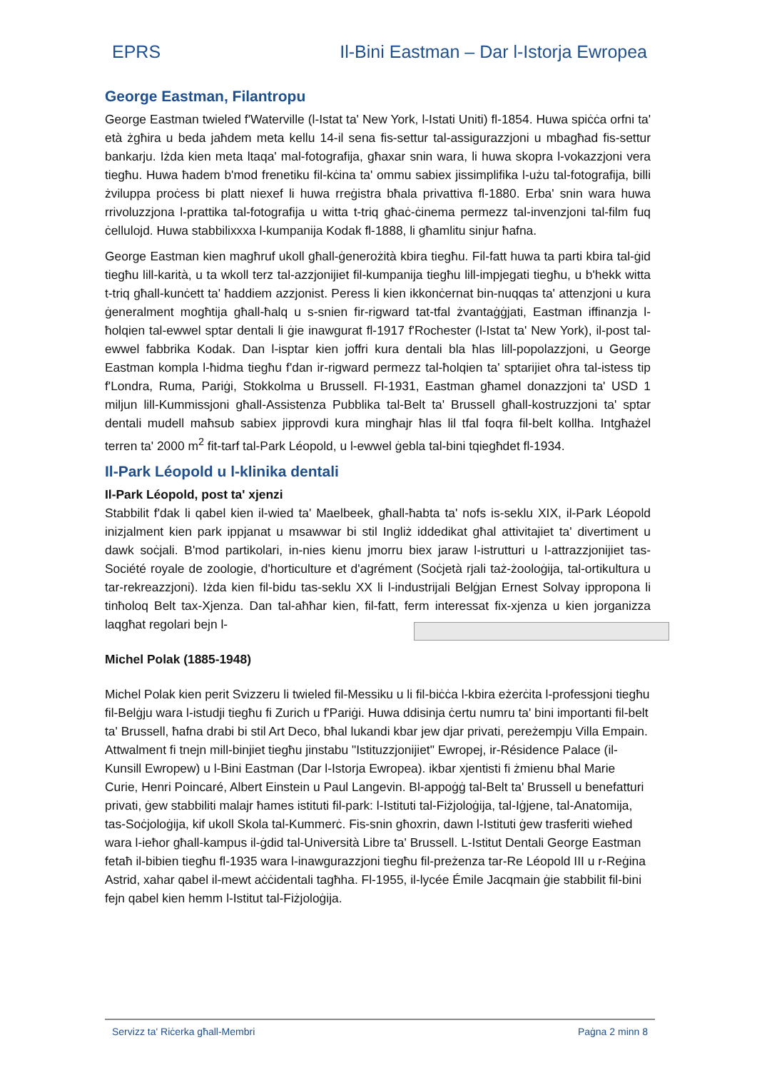EPRS Il-Bini Eastman – Dar l-Istorja Ewropea
George Eastman, Filantropu
George Eastman twieled f'Waterville (l-Istat ta' New York, l-Istati Uniti) fl-1854. Huwa spiċċa orfni ta' età żgħira u beda jaħdem meta kellu 14-il sena fis-settur tal-assigurazzjoni u mbagħad fis-settur bankarju. Iżda kien meta ltaqa' mal-fotografija, għaxar snin wara, li huwa skopra l-vokazzjoni vera tiegħu. Huwa ħadem b'mod frenetiku fil-kċina ta' ommu sabiex jissimplifika l-użu tal-fotografija, billi żviluppa proċess bi platt niexef li huwa rreġistra bħala privattiva fl-1880. Erba' snin wara huwa rrivoluzzjona l-prattika tal-fotografija u witta t-triq għaċ-ċinema permezz tal-invenzjoni tal-film fuq ċellulojd. Huwa stabbilixxxa l-kumpanija Kodak fl-1888, li għamlitu sinjur ħafna.
George Eastman kien magħruf ukoll għall-ġenerożità kbira tiegħu. Fil-fatt huwa ta parti kbira tal-ġid tiegħu lill-karità, u ta wkoll terz tal-azzjonijiet fil-kumpanija tiegħu lill-impjegati tiegħu, u b'hekk witta t-triq għall-kunċett ta' ħaddiem azzjonist. Peress li kien ikkonċernat bin-nuqqas ta' attenzjoni u kura ġeneralment mogħtija għall-ħalq u s-snien fir-rigward tat-tfal żvantaġġjati, Eastman iffinanzja l-ħolqien tal-ewwel sptar dentali li ġie inawgurat fl-1917 f'Rochester (l-Istat ta' New York), il-post tal-ewwel fabbrika Kodak. Dan l-isptar kien joffri kura dentali bla ħlas lill-popolazzjoni, u George Eastman kompla l-ħidma tiegħu f'dan ir-rigward permezz tal-ħolqien ta' sptarijiet oħra tal-istess tip f'Londra, Ruma, Pariġi, Stokkolma u Brussell. Fl-1931, Eastman għamel donazzjoni ta' USD 1 miljun lill-Kummissjoni għall-Assistenza Pubblika tal-Belt ta' Brussell għall-kostruzzjoni ta' sptar dentali mudell maħsub sabiex jipprovdi kura mingħajr ħlas lil tfal foqra fil-belt kollha. Intgħażel terren ta' 2000 m<sup>2</sup> fit-tarf tal-Park Léopold, u l-ewwel ġebla tal-bini tqiegħdet fl-1934.
Il-Park Léopold u l-klinika dentali
Il-Park Léopold, post ta' xjenzi
Stabbilit f'dak li qabel kien il-wied ta' Maelbeek, għall-ħabta ta' nofs is-seklu XIX, il-Park Léopold inizjalment kien park ippjanat u msawwar bi stil Ingliż iddedikat għal attivitajiet ta' divertiment u dawk soċjali. B'mod partikolari, in-nies kienu jmorru biex jaraw l-istrutturi u l-attrazzjonijiet tas-Société royale de zoologie, d'horticulture et d'agrément (Soċjetà rjali taż-żooloġija, tal-ortikultura u tar-rekreazzjoni). Iżda kien fil-bidu tas-seklu XX li l-industrijali Belġjan Ernest Solvay ippropona li tinħoloq Belt tax-Xjenza. Dan tal-aħħar kien, fil-fatt, ferm interessat fix-xjenza u kien jorganizza laqgħat regolari bejn l-
Michel Polak (1885-1948)
Michel Polak kien perit Svizzeru li twieled fil-Messiku u li fil-biċċa l-kbira eżerċita l-professjoni tiegħu fil-Belġju wara l-istudji tiegħu fi Zurich u f'Pariġi. Huwa ddisinja ċertu numru ta' bini importanti fil-belt ta' Brussell, ħafna drabi bi stil Art Deco, bħal lukandi kbar jew djar privati, pereżempju Villa Empain. Attwalment fi tnejn mill-binjiet tiegħu jinstabu "Istituzzjonijiet" Ewropej, ir-Résidence Palace (il-Kunsill Ewropew) u l-Bini Eastman (Dar l-Istorja Ewropea). ikbar xjentisti fi żmienu bħal Marie Curie, Henri Poincaré, Albert Einstein u Paul Langevin. Bl-appoġġ tal-Belt ta' Brussell u benefatturi privati, ġew stabbiliti malajr ħames istituti fil-park: l-Istituti tal-Fiżjoloġija, tal-Iġjene, tal-Anatomija, tas-Soċjoloġija, kif ukoll Skola tal-Kummerċ. Fis-snin għoxrin, dawn l-Istituti ġew trasferiti wieħed wara l-ieħor għall-kampus il-ġdid tal-Università Libre ta' Brussell. L-Istitut Dentali George Eastman fetaħ il-bibien tiegħu fl-1935 wara l-inawgurazzjoni tiegħu fil-preżenza tar-Re Léopold III u r-Reġina Astrid, xahar qabel il-mewt aċċidentali tagħha. Fl-1955, il-lycée Émile Jacqmain ġie stabbilit fil-bini fejn qabel kien hemm l-Istitut tal-Fiżjoloġija.
Servizz ta' Riċerka għall-Membri Paġna 2 minn 8